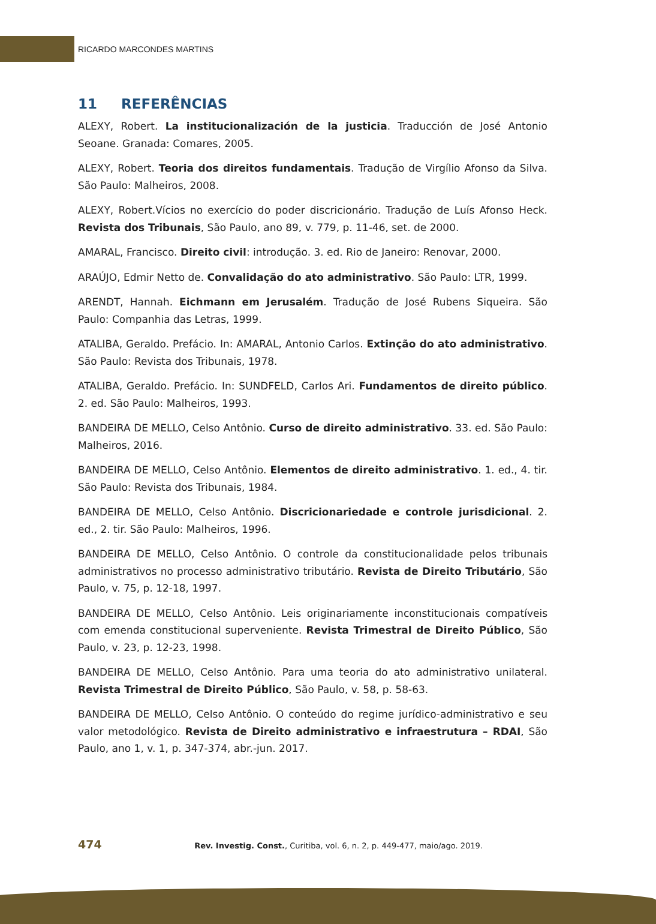RICARDO MARCONDES MARTINS
11 REFERÊNCIAS
ALEXY, Robert. La institucionalización de la justicia. Traducción de José Antonio Seoane. Granada: Comares, 2005.
ALEXY, Robert. Teoria dos direitos fundamentais. Tradução de Virgílio Afonso da Silva. São Paulo: Malheiros, 2008.
ALEXY, Robert.Vícios no exercício do poder discricionário. Tradução de Luís Afonso Heck. Revista dos Tribunais, São Paulo, ano 89, v. 779, p. 11-46, set. de 2000.
AMARAL, Francisco. Direito civil: introdução. 3. ed. Rio de Janeiro: Renovar, 2000.
ARAÚJO, Edmir Netto de. Convalidação do ato administrativo. São Paulo: LTR, 1999.
ARENDT, Hannah. Eichmann em Jerusalém. Tradução de José Rubens Siqueira. São Paulo: Companhia das Letras, 1999.
ATALIBA, Geraldo. Prefácio. In: AMARAL, Antonio Carlos. Extinção do ato administrativo. São Paulo: Revista dos Tribunais, 1978.
ATALIBA, Geraldo. Prefácio. In: SUNDFELD, Carlos Ari. Fundamentos de direito público. 2. ed. São Paulo: Malheiros, 1993.
BANDEIRA DE MELLO, Celso Antônio. Curso de direito administrativo. 33. ed. São Paulo: Malheiros, 2016.
BANDEIRA DE MELLO, Celso Antônio. Elementos de direito administrativo. 1. ed., 4. tir. São Paulo: Revista dos Tribunais, 1984.
BANDEIRA DE MELLO, Celso Antônio. Discricionariedade e controle jurisdicional. 2. ed., 2. tir. São Paulo: Malheiros, 1996.
BANDEIRA DE MELLO, Celso Antônio. O controle da constitucionalidade pelos tribunais administrativos no processo administrativo tributário. Revista de Direito Tributário, São Paulo, v. 75, p. 12-18, 1997.
BANDEIRA DE MELLO, Celso Antônio. Leis originariamente inconstitucionais compatíveis com emenda constitucional superveniente. Revista Trimestral de Direito Público, São Paulo, v. 23, p. 12-23, 1998.
BANDEIRA DE MELLO, Celso Antônio. Para uma teoria do ato administrativo unilateral. Revista Trimestral de Direito Público, São Paulo, v. 58, p. 58-63.
BANDEIRA DE MELLO, Celso Antônio. O conteúdo do regime jurídico-administrativo e seu valor metodológico. Revista de Direito administrativo e infraestrutura – RDAI, São Paulo, ano 1, v. 1, p. 347-374, abr.-jun. 2017.
474 Rev. Investig. Const., Curitiba, vol. 6, n. 2, p. 449-477, maio/ago. 2019.